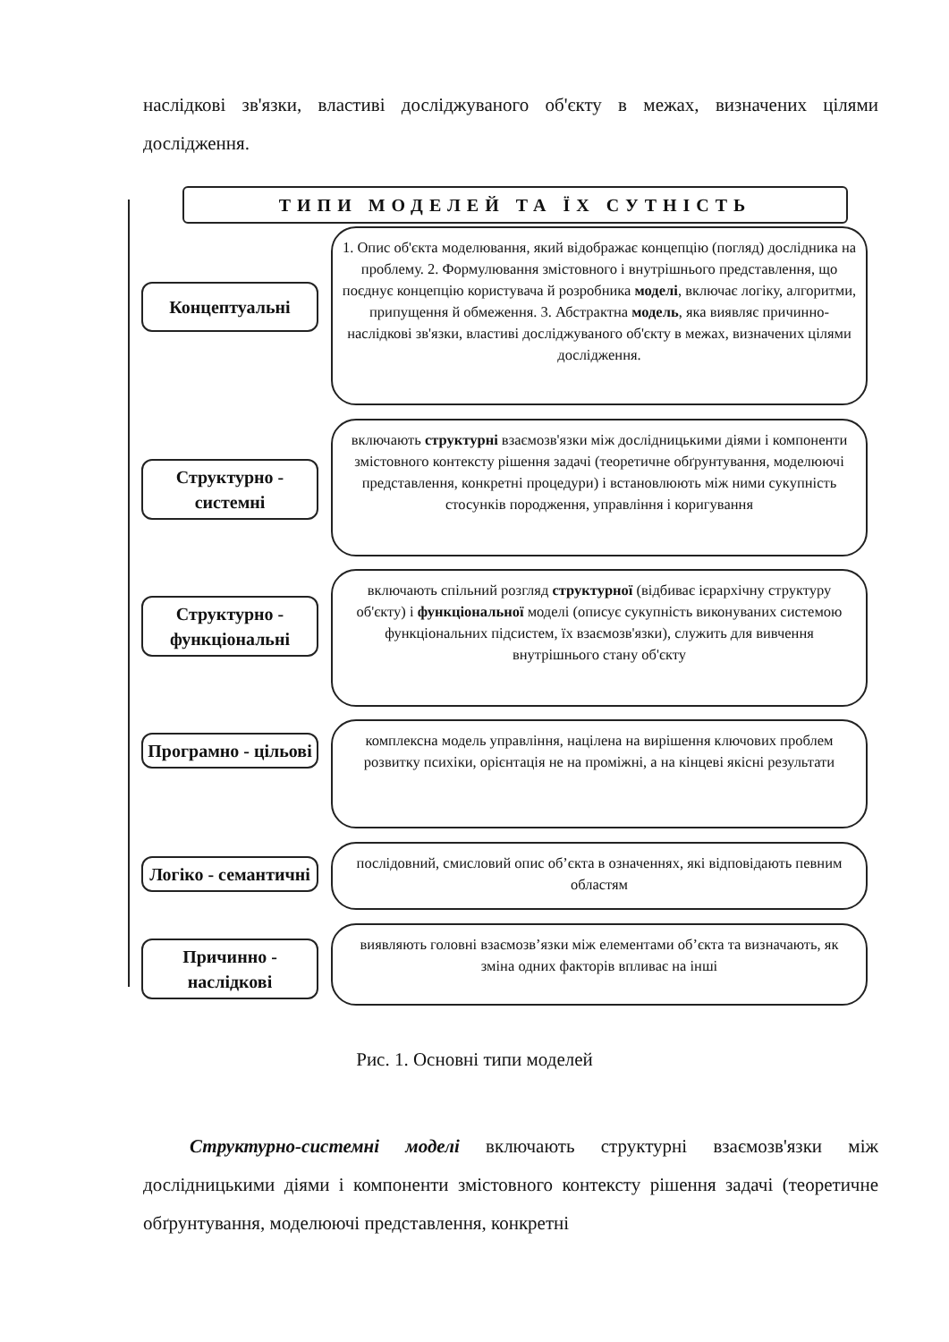наслідкові зв'язки, властиві досліджуваного об'єкту в межах, визначених цілями дослідження.
ТИПИ МОДЕЛЕЙ ТА ЇХ СУТНІСТЬ
Концептуальні
1. Опис об'єкта моделювання, який відображає концепцію (погляд) дослідника на проблему. 2. Формулювання змістовного і внутрішнього представлення, що поєднує концепцію користувача й розробника моделі, включає логіку, алгоритми, припущення й обмеження. 3. Абстрактна модель, яка виявляє причинно-наслідкові зв'язки, властиві досліджуваного об'єкту в межах, визначених цілями дослідження.
Структурно - системні
включають структурні взаємозв'язки між дослідницькими діями і компоненти змістовного контексту рішення задачі (теоретичне обґрунтування, моделюючі представлення, конкретні процедури) і встановлюють між ними сукупність стосунків породження, управління і коригування
Структурно - функціональні
включають спільний розгляд структурної (відбиває ієрархічну структуру об'єкту) і функціональної моделі (описує сукупність виконуваних системою функціональних підсистем, їх взаємозв'язки), служить для вивчення внутрішнього стану об'єкту
Програмно - цільові
комплексна модель управління, націлена на вирішення ключових проблем розвитку психіки, орієнтація не на проміжні, а на кінцеві якісні результати
Логіко - семантичні
послідовний, смисловий опис об’єкта в означеннях, які відповідають певним областям
Причинно - наслідкові
виявляють головні взаємозв’язки між елементами об’єкта та визначають, як зміна одних факторів впливає на інші
Рис. 1. Основні типи моделей
Структурно-системні моделі включають структурні взаємозв'язки між дослідницькими діями і компоненти змістовного контексту рішення задачі (теоретичне обґрунтування, моделюючі представлення, конкретні